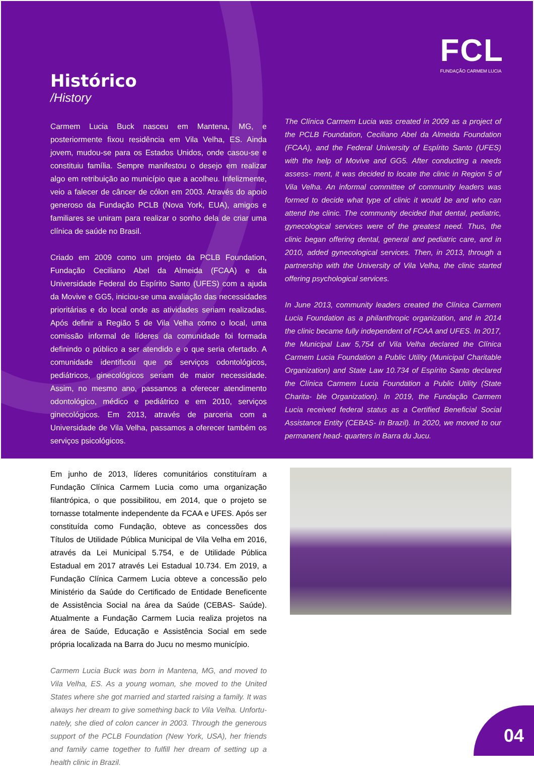FCL
FUNDAÇÃO CARMEM LUCIA
Histórico
/History
Carmem Lucia Buck nasceu em Mantena, MG, e posteriormente fixou residência em Vila Velha, ES. Ainda jovem, mudou-se para os Estados Unidos, onde casou-se e constituiu família. Sempre manifestou o desejo em realizar algo em retribuição ao município que a acolheu. Infelizmente, veio a falecer de câncer de cólon em 2003. Através do apoio generoso da Fundação PCLB (Nova York, EUA), amigos e familiares se uniram para realizar o sonho dela de criar uma clínica de saúde no Brasil.
Criado em 2009 como um projeto da PCLB Foundation, Fundação Ceciliano Abel da Almeida (FCAA) e da Universidade Federal do Espírito Santo (UFES) com a ajuda da Movive e GG5, iniciou-se uma avaliação das necessidades prioritárias e do local onde as atividades seriam realizadas. Após definir a Região 5 de Vila Velha como o local, uma comissão informal de líderes da comunidade foi formada definindo o público a ser atendido e o que seria ofertado. A comunidade identificou que os serviços odontológicos, pediátricos, ginecológicos seriam de maior necessidade. Assim, no mesmo ano, passamos a oferecer atendimento odontológico, médico e pediátrico e em 2010, serviços ginecológicos. Em 2013, através de parceria com a Universidade de Vila Velha, passamos a oferecer também os serviços psicológicos.
Em junho de 2013, líderes comunitários constituíram a Fundação Clínica Carmem Lucia como uma organização filantrópica, o que possibilitou, em 2014, que o projeto se tornasse totalmente independente da FCAA e UFES. Após ser constituída como Fundação, obteve as concessões dos Títulos de Utilidade Pública Municipal de Vila Velha em 2016, através da Lei Municipal 5.754, e de Utilidade Pública Estadual em 2017 através Lei Estadual 10.734. Em 2019, a Fundação Clínica Carmem Lucia obteve a concessão pelo Ministério da Saúde do Certificado de Entidade Beneficente de Assistência Social na área da Saúde (CEBAS- Saúde). Atualmente a Fundação Carmem Lucia realiza projetos na área de Saúde, Educação e Assistência Social em sede própria localizada na Barra do Jucu no mesmo município.
Carmem Lucia Buck was born in Mantena, MG, and moved to Vila Velha, ES. As a young woman, she moved to the United States where she got married and started raising a family. It was always her dream to give something back to Vila Velha. Unfortu- nately, she died of colon cancer in 2003. Through the generous support of the PCLB Foundation (New York, USA), her friends and family came together to fulfill her dream of setting up a health clinic in Brazil.
The Clínica Carmem Lucia was created in 2009 as a project of the PCLB Foundation, Ceciliano Abel da Almeida Foundation (FCAA), and the Federal University of Espírito Santo (UFES) with the help of Movive and GG5. After conducting a needs assess- ment, it was decided to locate the clinic in Region 5 of Vila Velha. An informal committee of community leaders was formed to decide what type of clinic it would be and who can attend the clinic. The community decided that dental, pediatric, gynecological services were of the greatest need. Thus, the clinic began offering dental, general and pediatric care, and in 2010, added gynecological services. Then, in 2013, through a partnership with the University of Vila Velha, the clinic started offering psychological services.
In June 2013, community leaders created the Clínica Carmem Lucia Foundation as a philanthropic organization, and in 2014 the clinic became fully independent of FCAA and UFES. In 2017, the Municipal Law 5,754 of Vila Velha declared the Clínica Carmem Lucia Foundation a Public Utility (Municipal Charitable Organization) and State Law 10.734 of Espírito Santo declared the Clínica Carmem Lucia Foundation a Public Utility (State Charita- ble Organization). In 2019, the Fundação Carmem Lucia received federal status as a Certified Beneficial Social Assistance Entity (CEBAS- in Brazil). In 2020, we moved to our permanent head- quarters in Barra du Jucu.
04